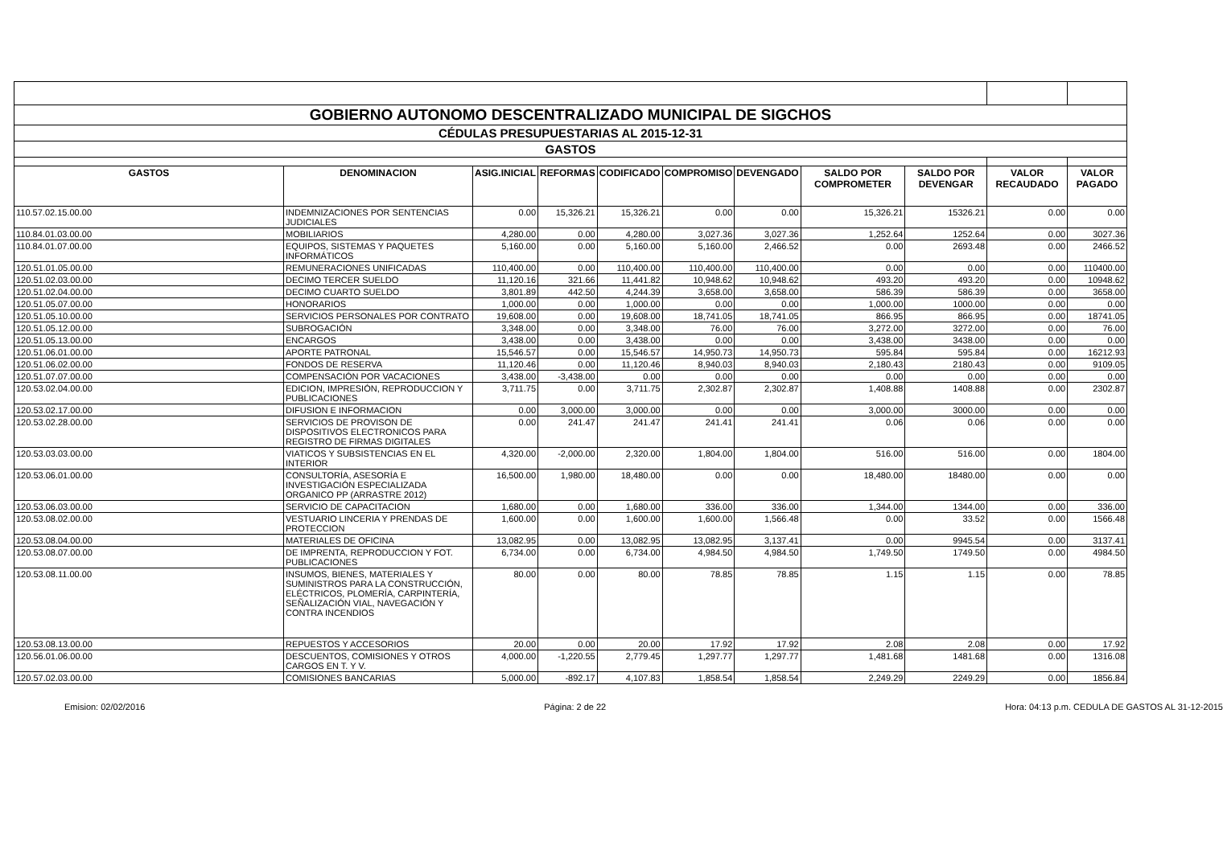| GOBIERNO AUTONOMO DESCENTRALIZADO MUNICIPAL DE SIGCHOS | | | | | | | | | | |
| CÉDULAS PRESUPUESTARIAS AL 2015-12-31 | | | | | | | | | | |
| GASTOS | | | | | | | | | | |
| GASTOS | DENOMINACION | ASIG.INICIAL | REFORMAS | CODIFICADO | COMPROMISO | DEVENGADO | SALDO POR COMPROMETER | SALDO POR DEVENGAR | VALOR RECAUDADO | VALOR PAGADO |
| 110.57.02.15.00.00 | INDEMNIZACIONES POR SENTENCIAS JUDICIALES | 0.00 | 15,326.21 | 15,326.21 | 0.00 | 0.00 | 15,326.21 | 15326.21 | 0.00 | 0.00 |
| 110.84.01.03.00.00 | MOBILIARIOS | 4,280.00 | 0.00 | 4,280.00 | 3,027.36 | 3,027.36 | 1,252.64 | 1252.64 | 0.00 | 3027.36 |
| 110.84.01.07.00.00 | EQUIPOS, SISTEMAS Y PAQUETES INFORMÁTICOS | 5,160.00 | 0.00 | 5,160.00 | 5,160.00 | 2,466.52 | 0.00 | 2693.48 | 0.00 | 2466.52 |
| 120.51.01.05.00.00 | REMUNERACIONES UNIFICADAS | 110,400.00 | 0.00 | 110,400.00 | 110,400.00 | 110,400.00 | 0.00 | 0.00 | 0.00 | 110400.00 |
| 120.51.02.03.00.00 | DECIMO TERCER SUELDO | 11,120.16 | 321.66 | 11,441.82 | 10,948.62 | 10,948.62 | 493.20 | 493.20 | 0.00 | 10948.62 |
| 120.51.02.04.00.00 | DECIMO CUARTO SUELDO | 3,801.89 | 442.50 | 4,244.39 | 3,658.00 | 3,658.00 | 586.39 | 586.39 | 0.00 | 3658.00 |
| 120.51.05.07.00.00 | HONORARIOS | 1,000.00 | 0.00 | 1,000.00 | 0.00 | 0.00 | 1,000.00 | 1000.00 | 0.00 | 0.00 |
| 120.51.05.10.00.00 | SERVICIOS PERSONALES POR CONTRATO | 19,608.00 | 0.00 | 19,608.00 | 18,741.05 | 18,741.05 | 866.95 | 866.95 | 0.00 | 18741.05 |
| 120.51.05.12.00.00 | SUBROGACIÓN | 3,348.00 | 0.00 | 3,348.00 | 76.00 | 76.00 | 3,272.00 | 3272.00 | 0.00 | 76.00 |
| 120.51.05.13.00.00 | ENCARGOS | 3,438.00 | 0.00 | 3,438.00 | 0.00 | 0.00 | 3,438.00 | 3438.00 | 0.00 | 0.00 |
| 120.51.06.01.00.00 | APORTE PATRONAL | 15,546.57 | 0.00 | 15,546.57 | 14,950.73 | 14,950.73 | 595.84 | 595.84 | 0.00 | 16212.93 |
| 120.51.06.02.00.00 | FONDOS DE RESERVA | 11,120.46 | 0.00 | 11,120.46 | 8,940.03 | 8,940.03 | 2,180.43 | 2180.43 | 0.00 | 9109.05 |
| 120.51.07.07.00.00 | COMPENSACIÓN POR VACACIONES | 3,438.00 | -3,438.00 | 0.00 | 0.00 | 0.00 | 0.00 | 0.00 | 0.00 | 0.00 |
| 120.53.02.04.00.00 | EDICION, IMPRESIÓN, REPRODUCCION Y PUBLICACIONES | 3,711.75 | 0.00 | 3,711.75 | 2,302.87 | 2,302.87 | 1,408.88 | 1408.88 | 0.00 | 2302.87 |
| 120.53.02.17.00.00 | DIFUSION E INFORMACION | 0.00 | 3,000.00 | 3,000.00 | 0.00 | 0.00 | 3,000.00 | 3000.00 | 0.00 | 0.00 |
| 120.53.02.28.00.00 | SERVICIOS DE PROVISON DE DISPOSITIVOS ELECTRONICOS PARA REGISTRO DE FIRMAS DIGITALES | 0.00 | 241.47 | 241.47 | 241.41 | 241.41 | 0.06 | 0.06 | 0.00 | 0.00 |
| 120.53.03.03.00.00 | VIATICOS Y SUBSISTENCIAS EN EL INTERIOR | 4,320.00 | -2,000.00 | 2,320.00 | 1,804.00 | 1,804.00 | 516.00 | 516.00 | 0.00 | 1804.00 |
| 120.53.06.01.00.00 | CONSULTORÍA, ASESORÍA E INVESTIGACIÓN ESPECIALIZADA ORGANICO PP (ARRASTRE 2012) | 16,500.00 | 1,980.00 | 18,480.00 | 0.00 | 0.00 | 18,480.00 | 18480.00 | 0.00 | 0.00 |
| 120.53.06.03.00.00 | SERVICIO DE CAPACITACION | 1,680.00 | 0.00 | 1,680.00 | 336.00 | 336.00 | 1,344.00 | 1344.00 | 0.00 | 336.00 |
| 120.53.08.02.00.00 | VESTUARIO LINCERIA Y PRENDAS DE PROTECCION | 1,600.00 | 0.00 | 1,600.00 | 1,600.00 | 1,566.48 | 0.00 | 33.52 | 0.00 | 1566.48 |
| 120.53.08.04.00.00 | MATERIALES DE OFICINA | 13,082.95 | 0.00 | 13,082.95 | 13,082.95 | 3,137.41 | 0.00 | 9945.54 | 0.00 | 3137.41 |
| 120.53.08.07.00.00 | DE IMPRENTA, REPRODUCCION Y FOT. PUBLICACIONES | 6,734.00 | 0.00 | 6,734.00 | 4,984.50 | 4,984.50 | 1,749.50 | 1749.50 | 0.00 | 4984.50 |
| 120.53.08.11.00.00 | INSUMOS, BIENES, MATERIALES Y SUMINISTROS PARA LA CONSTRUCCIÓN, ELÉCTRICOS, PLOMERÍA, CARPINTERÍA, SEÑALIZACIÓN VIAL, NAVEGACIÓN Y CONTRA INCENDIOS | 80.00 | 0.00 | 80.00 | 78.85 | 78.85 | 1.15 | 1.15 | 0.00 | 78.85 |
| 120.53.08.13.00.00 | REPUESTOS Y ACCESORIOS | 20.00 | 0.00 | 20.00 | 17.92 | 17.92 | 2.08 | 2.08 | 0.00 | 17.92 |
| 120.56.01.06.00.00 | DESCUENTOS, COMISIONES Y OTROS CARGOS EN T. Y V. | 4,000.00 | -1,220.55 | 2,779.45 | 1,297.77 | 1,297.77 | 1,481.68 | 1481.68 | 0.00 | 1316.08 |
| 120.57.02.03.00.00 | COMISIONES BANCARIAS | 5,000.00 | -892.17 | 4,107.83 | 1,858.54 | 1,858.54 | 2,249.29 | 2249.29 | 0.00 | 1856.84 |
Emision: 02/02/2016 Página: 2 de 22 Hora: 04:13 p.m. CEDULA DE GASTOS AL 31-12-2015